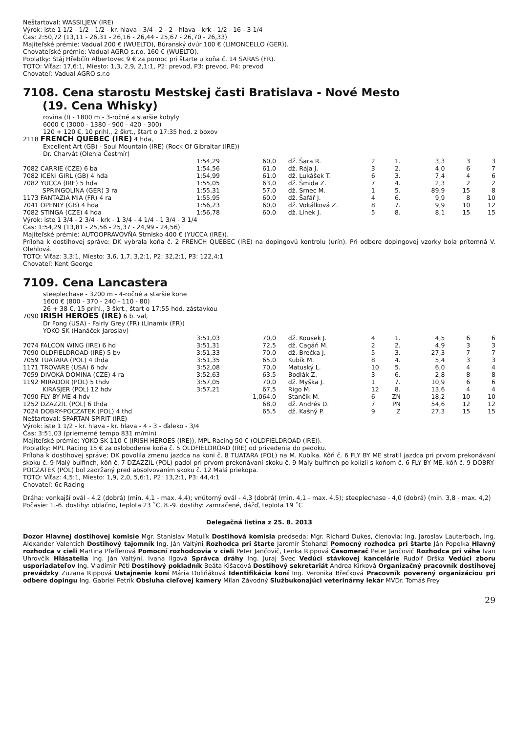Neštartoval: WASSILJEW (IRE)
Výrok: iste 1 1/2 - 1/2 - 1/2 - kr. hlava - 3/4 - 2 - 2 - hlava - krk - 1/2 - 16 - 3 1/4
Čas: 2:50,72 (13,11 - 26,31 - 26,16 - 26,44 - 25,67 - 26,70 - 26,33)
Majiteľské prémie: Vadual 200 € (WUELTO), Búranský dvúr 100 € (LIMONCELLO (GER)).
Chovateľské prémie: Vadual AGRO s.r.o. 160 € (WUELTO).
Poplatky: Stáj Hřebčín Albertovec 9 € za pomoc pri štarte u koňa č. 14 SARAS (FR).
TOTO: Víťaz: 17,6:1, Miesto: 1,3, 2,9, 2,1:1, P2: prevod, P3: prevod, P4: prevod
Chovateľ: Vadual AGRO s.r.o
7108. Cena starostu Mestskej časti Bratislava - Nové Mesto
(19. Cena Whisky)
rovina (I) - 1800 m - 3-ročné a staršie kobyly
6000 € (3000 - 1380 - 900 - 420 - 300)
120 + 120 €, 10 prihl., 2 škrt., štart o 17:35 hod. z boxov
2118 FRENCH QUEBEC (IRE) 4 hda,
Excellent Art (GB) - Soul Mountain (IRE) (Rock Of Gibraltar (IRE))
Dr. Charvát (Olehla Čestmír)
| | 1:54,29 | | 60,0 | | dž. Šara R. | 2 | 1. | 3,3 | 3 | 3 |
| 7082 CARRIE (CZE) 6 ba | 1:54,56 | | 61,0 | | dž. Rája J. | 3 | 2. | 4,0 | 6 | 7 |
| 7082 ICENI GIRL (GB) 4 hda | 1:54,99 | | 61,0 | | dž. Lukášek T. | 6 | 3. | 7,4 | 4 | 6 |
| 7082 YUCCA (IRE) 5 hda | 1:55,05 | | 63,0 | | dž. Šmida Z. | 7 | 4. | 2,3 | 2 | 2 |
| SPRINGOLINA (GER) 3 ra | 1:55,31 | | 57,0 | | dž. Srnec M. | 1 | 5. | 89,9 | 15 | 8 |
| 1173 FANTAZIA MIA (FR) 4 ra | 1:55,95 | | 60,0 | | dž. Šafář J. | 4 | 6. | 9,9 | 8 | 10 |
| 7041 OPENLY (GB) 4 hda | 1:56,23 | | 60,0 | | dž. Vokálková Z. | 8 | 7. | 9,9 | 10 | 12 |
| 7082 STINGA (CZE) 4 hda | 1:56,78 | | 60,0 | | dž. Línek J. | 5 | 8. | 8,1 | 15 | 15 |
Výrok: iste 1 3/4 - 2 3/4 - krk - 1 3/4 - 4 1/4 - 1 3/4 - 3 1/4
Čas: 1:54,29 (13,81 - 25,56 - 25,37 - 24,99 - 24,56)
Majiteľské prémie: AUTOOPRAVOVŇA Strnisko 400 € (YUCCA (IRE)).
Príloha k dostihovej správe: DK vybrala koňa č. 2 FRENCH QUEBEC (IRE) na dopingovú kontrolu (urín). Pri odbere dopingovej vzorky bola prítomná V. Olehlová.
TOTO: Víťaz: 3,3:1, Miesto: 3,6, 1,7, 3,2:1, P2: 32,2:1, P3: 122,4:1
Chovateľ: Kent George
7109. Cena Lancastera
steeplechase - 3200 m - 4-ročné a staršie kone
1600 € (800 - 370 - 240 - 110 - 80)
26 + 38 €, 15 prihl., 3 škrt., štart o 17:55 hod. zástavkou
7090 IRISH HEROES (IRE) 6 b. val,
Dr Fong (USA) - Fairly Grey (FR) (Linamix (FR))
YOKO SK (Hanáček Jaroslav)
| | 3:51,03 | | 70,0 | | dž. Kousek J. | 4 | 1. | 4,5 | 6 | 6 |
| 7074 FALCON WING (IRE) 6 hd | 3:51,31 | | 72,5 | | dž. Cagáň M. | 2 | 2. | 4,9 | 3 | 3 |
| 7090 OLDFIELDROAD (IRE) 5 bv | 3:51,33 | | 70,0 | | dž. Brečka J. | 5 | 3. | 27,3 | 7 | 7 |
| 7059 TUATARA (POL) 4 thda | 3:51,35 | | 65,0 | | Kubík M. | 8 | 4. | 5,4 | 3 | 3 |
| 1171 TROVARE (USA) 6 hdv | 3:52,08 | | 70,0 | | Matuský L. | 10 | 5. | 6,0 | 4 | 4 |
| 7059 DIVOKÁ DOMINA (CZE) 4 ra | 3:52,63 | | 63,5 | | Bodlák Z. | 3 | 6. | 2,8 | 8 | 8 |
| 1192 MIRADOR (POL) 5 thdv | 3:57,05 | | 70,0 | | dž. Myška J. | 1 | 7. | 10,9 | 6 | 6 |
| KIRASJER (POL) 12 hdv | 3:57,21 | | 67,5 | | Rigo M. | 12 | 8. | 13,6 | 4 | 4 |
| 7090 FLY BY ME 4 hdv | | 1,0 | 64,0 | | Stančík M. | 6 | ZN | 18,2 | 10 | 10 |
| 1252 DZAZZIL (POL) 6 thda | | | 68,0 | | dž. Andrés D. | 7 | PN | 54,6 | 12 | 12 |
| 7024 DOBRY-POCZATEK (POL) 4 thd | | | 65,5 | | dž. Kašný P. | 9 | Z | 27,3 | 15 | 15 |
Neštartoval: SPARTAN SPIRIT (IRE)
Výrok: iste 1 1/2 - kr. hlava - kr. hlava - 4 - 3 - ďaleko - 3/4
Čas: 3:51,03 (priemerné tempo 831 m/min)
Majiteľské prémie: YOKO SK 110 € (IRISH HEROES (IRE)), MPL Racing 50 € (OLDFIELDROAD (IRE)).
Poplatky: MPL Racing 15 € za oslobodenie koňa č. 5 OLDFIELDROAD (IRE) od privedenia do pedoku.
Príloha k dostihovej správe: DK povolila zmenu jazdca na koni č. 8 TUATARA (POL) na M. Kubíka. Kôň č. 6 FLY BY ME stratil jazdca pri prvom prekonávaní skoku č. 9 Malý bulfinch, kôň č. 7 DZAZZIL (POL) padol pri prvom prekonávaní skoku č. 9 Malý bulfinch po kolízii s koňom č. 6 FLY BY ME, kôň č. 9 DOBRY-POCZATEK (POL) bol zadržaný pred absolvovaním skoku č. 12 Malá priekopa.
TOTO: Víťaz: 4,5:1, Miesto: 1,9, 2,0, 5,6:1, P2: 13,2:1, P3: 44,4:1
Chovateľ: 6c Racing
Dráha: vonkajší ovál - 4,2 (dobrá) (min. 4,1 - max. 4,4); vnútorný ovál - 4,3 (dobrá) (min. 4,1 - max. 4,5); steeplechase - 4,0 (dobrá) (min. 3,8 - max. 4,2)
Počasie: 1.-6. dostihy: oblačno, teplota 23 ˚C, 8.-9. dostihy: zamračené, dážď, teplota 19 ˚C
Delegačná listina z 25. 8. 2013
Dozor Hlavnej dostihovej komisie Mgr. Stanislav Matulík Dostihová komisia predseda: Mgr. Richard Dukes, členovia: Ing. Jaroslav Lauterbach, Ing. Alexander Valentich Dostihový tajomník Ing. Ján Valtýni Rozhodca pri štarte Jaromír Štohanzl Pomocný rozhodca pri štarte Ján Popelka Hlavný rozhodca v cieli Martina Pfefferová Pomocní rozhodcovia v cieli Peter Jančovič, Lenka Rippová Časomerač Peter Jančovič Rozhodca pri váhe Ivan Uhrovčík Hlásatelia Ing. Ján Valtýni, Ivana Ilgová Správca dráhy Ing. Juraj Švec Vedúci stávkovej kancelárie Rudolf Drška Vedúci zboru usporiadateľov Ing. Vladimír Péti Dostihový pokladník Beáta Kišacová Dostihový sekretariát Andrea Kirková Organizačný pracovník dostihovej prevádzky Zuzana Rippová Ustajnenie koní Mária Doliňáková Identifikácia koní Ing. Veronika Břečková Pracovník poverený organizáciou pri odbere dopingu Ing. Gabriel Petrík Obsluha cieľovej kamery Milan Závodný Službukonajúci veterinárny lekár MVDr. Tomáš Frey
29